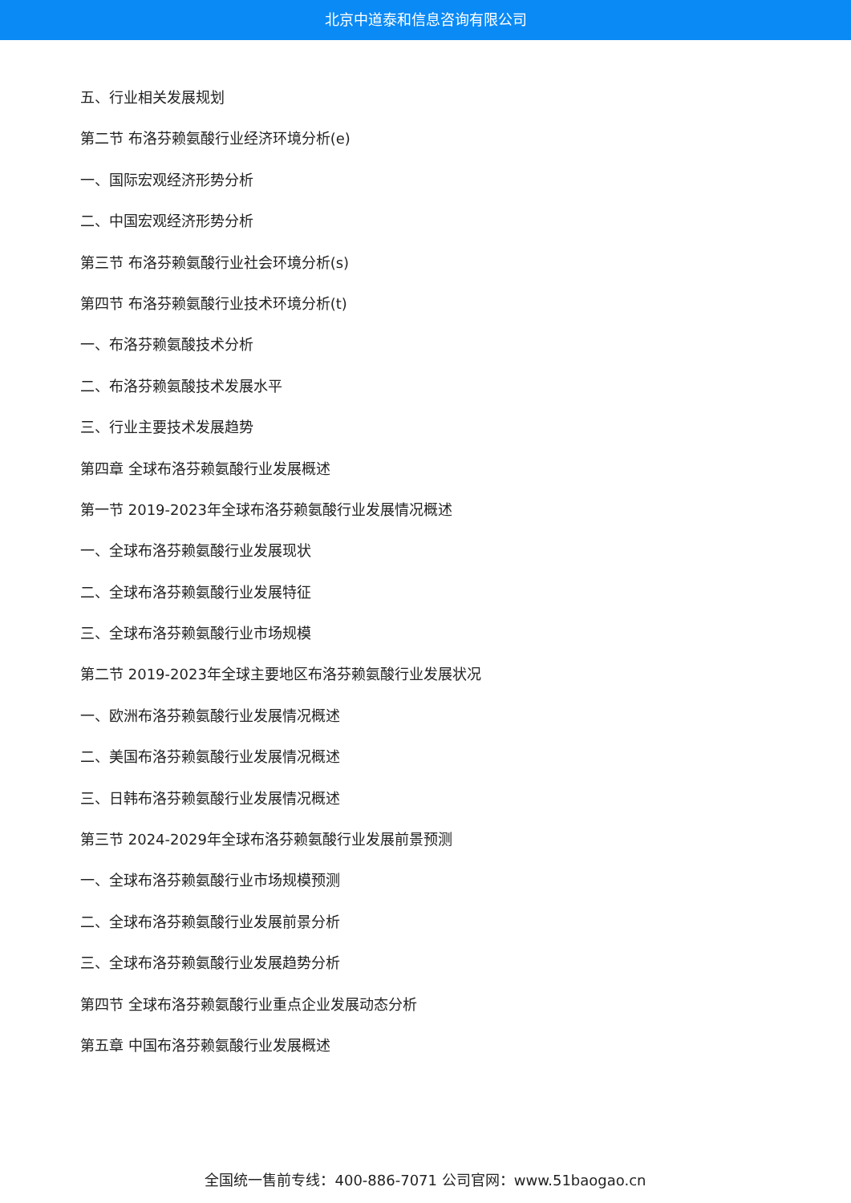北京中道泰和信息咨询有限公司
五、行业相关发展规划
第二节 布洛芬赖氨酸行业经济环境分析(e)
一、国际宏观经济形势分析
二、中国宏观经济形势分析
第三节 布洛芬赖氨酸行业社会环境分析(s)
第四节 布洛芬赖氨酸行业技术环境分析(t)
一、布洛芬赖氨酸技术分析
二、布洛芬赖氨酸技术发展水平
三、行业主要技术发展趋势
第四章 全球布洛芬赖氨酸行业发展概述
第一节 2019-2023年全球布洛芬赖氨酸行业发展情况概述
一、全球布洛芬赖氨酸行业发展现状
二、全球布洛芬赖氨酸行业发展特征
三、全球布洛芬赖氨酸行业市场规模
第二节 2019-2023年全球主要地区布洛芬赖氨酸行业发展状况
一、欧洲布洛芬赖氨酸行业发展情况概述
二、美国布洛芬赖氨酸行业发展情况概述
三、日韩布洛芬赖氨酸行业发展情况概述
第三节 2024-2029年全球布洛芬赖氨酸行业发展前景预测
一、全球布洛芬赖氨酸行业市场规模预测
二、全球布洛芬赖氨酸行业发展前景分析
三、全球布洛芬赖氨酸行业发展趋势分析
第四节 全球布洛芬赖氨酸行业重点企业发展动态分析
第五章 中国布洛芬赖氨酸行业发展概述
全国统一售前专线：400-886-7071 公司官网：www.51baogao.cn